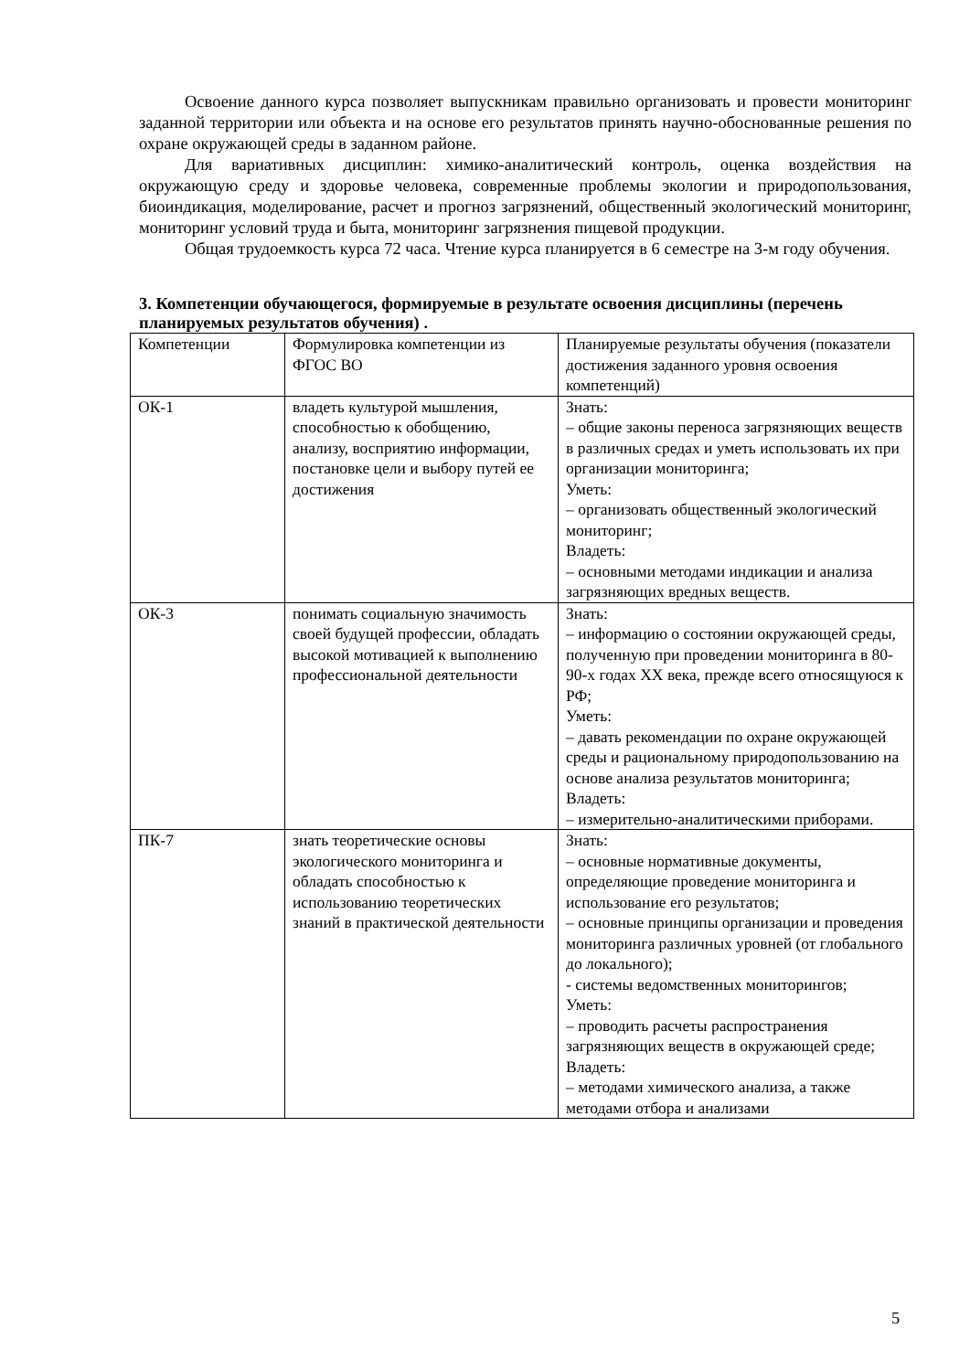Освоение данного курса позволяет выпускникам правильно организовать и провести мониторинг заданной территории или объекта и на основе его результатов принять научно-обоснованные решения по охране окружающей среды в заданном районе.
Для вариативных дисциплин: химико-аналитический контроль, оценка воздействия на окружающую среду и здоровье человека, современные проблемы экологии и природопользования, биоиндикация, моделирование, расчет и прогноз загрязнений, общественный экологический мониторинг, мониторинг условий труда и быта, мониторинг загрязнения пищевой продукции.
Общая трудоемкость курса 72 часа. Чтение курса планируется в 6 семестре на 3-м году обучения.
3. Компетенции обучающегося, формируемые в результате освоения дисциплины (перечень планируемых результатов обучения) .
| Компетенции | Формулировка компетенции из ФГОС ВО | Планируемые результаты обучения (показатели достижения заданного уровня освоения компетенций) |
| ОК-1 | владеть культурой мышления, способностью к обобщению, анализу, восприятию информации, постановке цели и выбору путей ее достижения | Знать: – общие законы переноса загрязняющих веществ в различных средах и уметь использовать их при организации мониторинга; Уметь: – организовать общественный экологический мониторинг; Владеть: – основными методами индикации и анализа загрязняющих вредных веществ. |
| ОК-3 | понимать социальную значимость своей будущей профессии, обладать высокой мотивацией к выполнению профессиональной деятельности | Знать: – информацию о состоянии окружающей среды, полученную при проведении мониторинга в 80-90-х годах XX века, прежде всего относящуюся к РФ; Уметь: – давать рекомендации по охране окружающей среды и рациональному природопользованию на основе анализа результатов мониторинга; Владеть: – измерительно-аналитическими приборами. |
| ПК-7 | знать теоретические основы экологического мониторинга и обладать способностью к использованию теоретических знаний в практической деятельности | Знать: – основные нормативные документы, определяющие проведение мониторинга и использование его результатов; – основные принципы организации и проведения мониторинга различных уровней (от глобального до локального); - системы ведомственных мониторингов; Уметь: – проводить расчеты распространения загрязняющих веществ в окружающей среде; Владеть: – методами химического анализа, а также методами отбора и анализами |
5